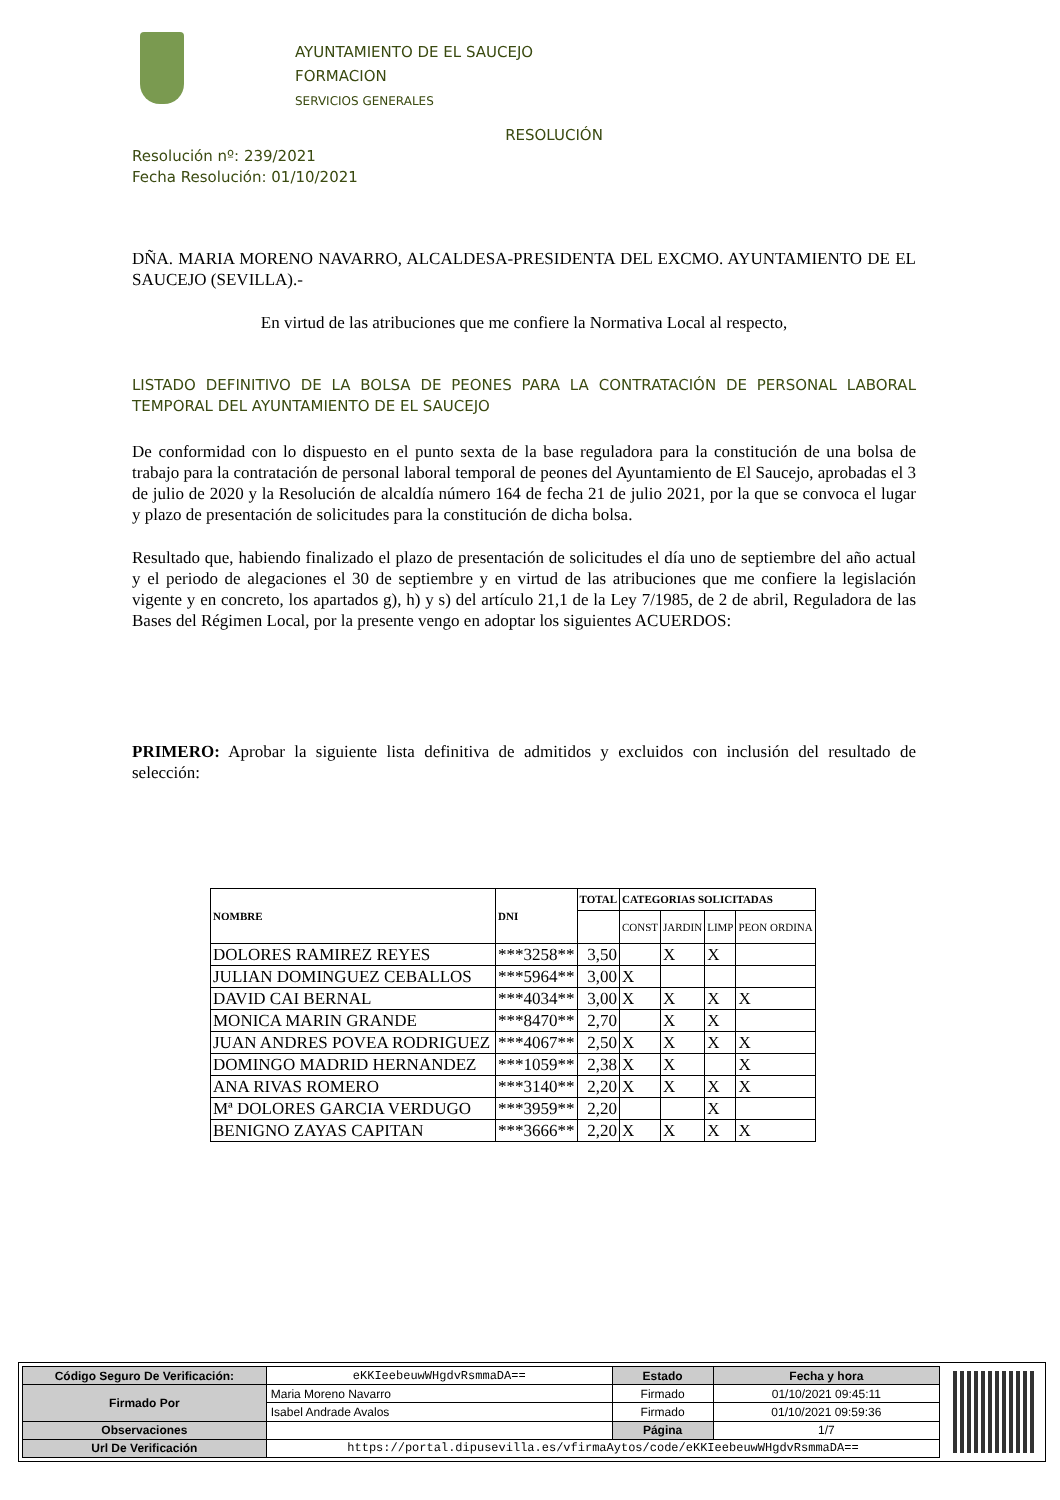AYUNTAMIENTO DE EL SAUCEJO
FORMACION
SERVICIOS GENERALES
RESOLUCIÓN
Resolución nº: 239/2021
Fecha Resolución: 01/10/2021
DÑA. MARIA MORENO NAVARRO, ALCALDESA-PRESIDENTA DEL EXCMO. AYUNTAMIENTO DE EL SAUCEJO (SEVILLA).-
En virtud de las atribuciones que me confiere la Normativa Local al respecto,
LISTADO DEFINITIVO DE LA BOLSA DE PEONES PARA LA CONTRATACIÓN DE PERSONAL LABORAL TEMPORAL DEL AYUNTAMIENTO DE EL SAUCEJO
De conformidad con lo dispuesto en el punto sexta de la base reguladora para la constitución de una bolsa de trabajo para la contratación de personal laboral temporal de peones del Ayuntamiento de El Saucejo, aprobadas el 3 de julio de 2020 y la Resolución de alcaldía número 164 de fecha 21 de julio 2021, por la que se convoca el lugar y plazo de presentación de solicitudes para la constitución de dicha bolsa.
Resultado que, habiendo finalizado el plazo de presentación de solicitudes el día uno de septiembre del año actual y el periodo de alegaciones el 30 de septiembre y en virtud de las atribuciones que me confiere la legislación vigente y en concreto, los apartados g), h) y s) del artículo 21,1 de la Ley 7/1985, de 2 de abril, Reguladora de las Bases del Régimen Local, por la presente vengo en adoptar los siguientes ACUERDOS:
PRIMERO: Aprobar la siguiente lista definitiva de admitidos y excluidos con inclusión del resultado de selección:
| NOMBRE | DNI | TOTAL | CATEGORIAS SOLICITADAS | | | |
| --- | --- | --- | --- | --- | --- | --- |
| | | | CONST | JARDIN | LIMP | PEON ORDINA |
| DOLORES RAMIREZ REYES | ***3258** | 3,50 | | X | X | |
| JULIAN DOMINGUEZ CEBALLOS | ***5964** | 3,00 | X | | | |
| DAVID CAI BERNAL | ***4034** | 3,00 | X | X | X | X |
| MONICA MARIN GRANDE | ***8470** | 2,70 | | X | X | |
| JUAN ANDRES POVEA RODRIGUEZ | ***4067** | 2,50 | X | X | X | X |
| DOMINGO MADRID HERNANDEZ | ***1059** | 2,38 | X | X | | X |
| ANA RIVAS ROMERO | ***3140** | 2,20 | X | X | X | X |
| Mª DOLORES GARCIA VERDUGO | ***3959** | 2,20 | | | X | |
| BENIGNO ZAYAS CAPITAN | ***3666** | 2,20 | X | X | X | X |
| Código Seguro De Verificación: | eKKIeebeuwWHgdvRsmmaDA== | Estado | Fecha y hora |
| Firmado Por | Maria Moreno Navarro | Firmado | 01/10/2021 09:45:11 |
| | Isabel Andrade Avalos | Firmado | 01/10/2021 09:59:36 |
| Observaciones | | Página | 1/7 |
| Url De Verificación | https://portal.dipusevilla.es/vfirmaAytos/code/eKKIeebeuwWHgdvRsmmaDA== | | |